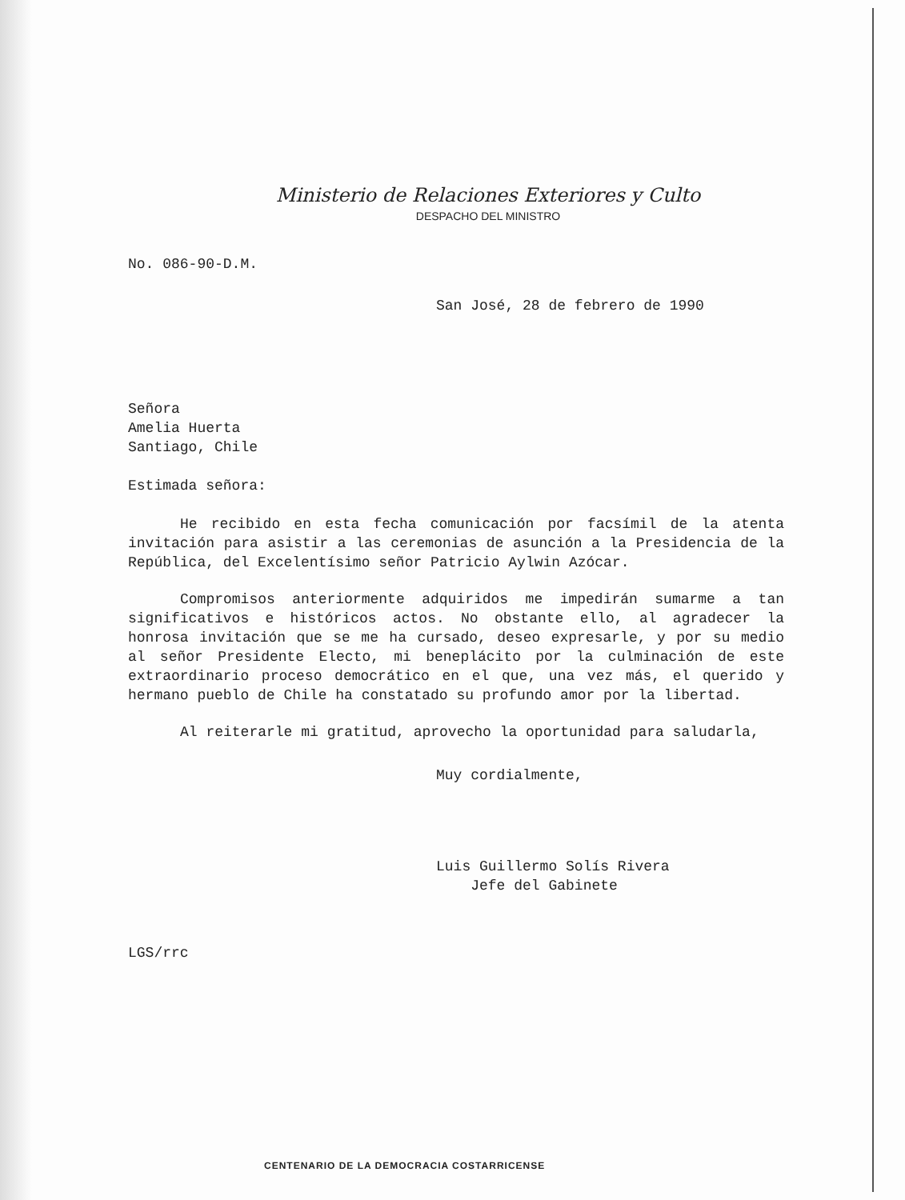Ministerio de Relaciones Exteriores y Culto
DESPACHO DEL MINISTRO
No. 086-90-D.M.
San José, 28 de febrero de 1990
Señora
Amelia Huerta
Santiago, Chile
Estimada señora:
He recibido en esta fecha comunicación por facsímil de la atenta invitación para asistir a las ceremonias de asunción a la Presidencia de la República, del Excelentísimo señor Patricio Aylwin Azócar.
Compromisos anteriormente adquiridos me impedirán sumarme a tan significativos e históricos actos. No obstante ello, al agradecer la honrosa invitación que se me ha cursado, deseo expresarle, y por su medio al señor Presidente Electo, mi beneplácito por la culminación de este extraordinario proceso democrático en el que, una vez más, el querido y hermano pueblo de Chile ha constatado su profundo amor por la libertad.
Al reiterarle mi gratitud, aprovecho la oportunidad para saludarla,
Muy cordialmente,
Luis Guillermo Solís Rivera
Jefe del Gabinete
LGS/rrc
CENTENARIO DE LA DEMOCRACIA COSTARRICENSE